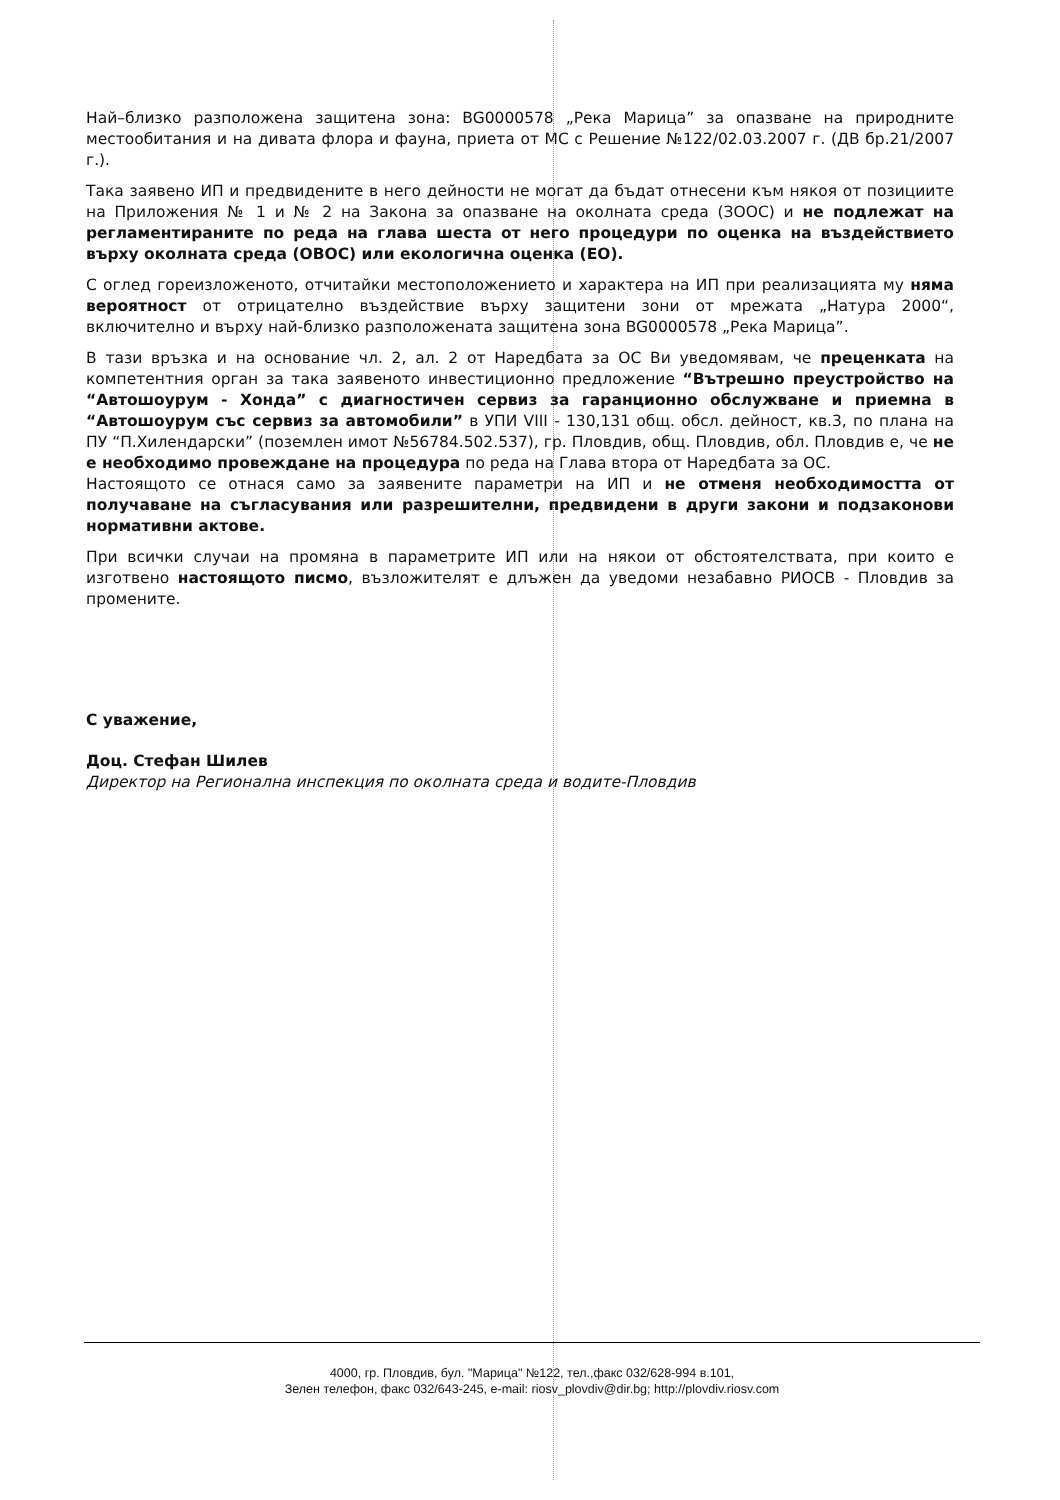Най–близко разположена защитена зона: BG0000578 „Река Марица” за опазване на природните местообитания и на дивата флора и фауна, приета от МС с Решение №122/02.03.2007 г. (ДВ бр.21/2007 г.).
Така заявено ИП и предвидените в него дейности не могат да бъдат отнесени към някоя от позициите на Приложения № 1 и № 2 на Закона за опазване на околната среда (ЗООС) и не подлежат на регламентираните по реда на глава шеста от него процедури по оценка на въздействието върху околната среда (ОВОС) или екологична оценка (ЕО).
С оглед гореизложеното, отчитайки местоположението и характера на ИП при реализацията му няма вероятност от отрицателно въздействие върху защитени зони от мрежата „Натура 2000“, включително и върху най-близко разположената защитена зона BG0000578 „Река Марица”.
В тази връзка и на основание чл. 2, ал. 2 от Наредбата за ОС Ви уведомявам, че преценката на компетентния орган за така заявеното инвестиционно предложение “Вътрешно преустройство на “Автошоурум - Хонда” с диагностичен сервиз за гаранционно обслужване и приемна в “Автошоурум със сервиз за автомобили” в УПИ VIII - 130,131 общ. обсл. дейност, кв.3, по плана на ПУ “П.Хилендарски” (поземлен имот №56784.502.537), гр. Пловдив, общ. Пловдив, обл. Пловдив е, че не е необходимо провеждане на процедура по реда на Глава втора от Наредбата за ОС.
Настоящото се отнася само за заявените параметри на ИП и не отменя необходимостта от получаване на съгласувания или разрешителни, предвидени в други закони и подзаконови нормативни актове.
При всички случаи на промяна в параметрите ИП или на някои от обстоятелствата, при които е изготвено настоящото писмо, възложителят е длъжен да уведоми незабавно РИОСВ - Пловдив за промените.
С уважение,
Доц. Стефан Шилев
Директор на Регионална инспекция по околната среда и водите-Пловдив
4000, гр. Пловдив, бул. "Марица" №122, тел.,факс 032/628-994 в.101,
Зелен телефон, факс 032/643-245, e-mail: riosv_plovdiv@dir.bg; http://plovdiv.riosv.com